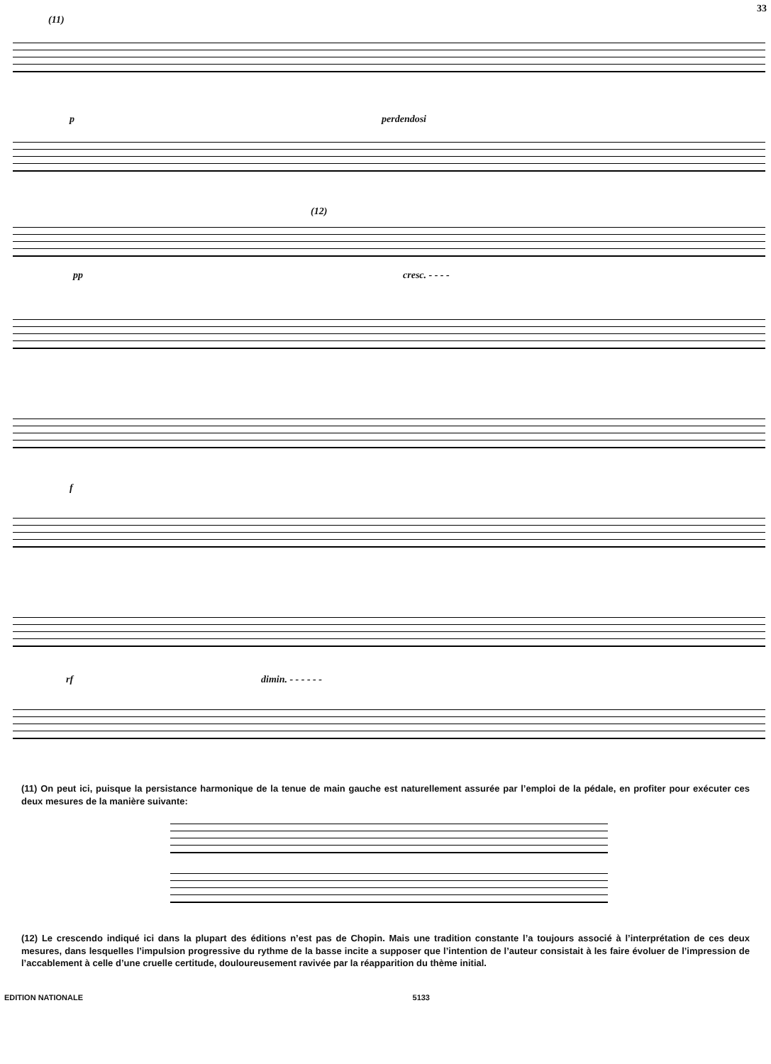33
(11)
p perdendosi
(12)
pp cresc. - - - -
f
rf dimin. - - - - - -
(11) On peut ici, puisque la persistance harmonique de la tenue de main gauche est naturellement assurée par l’emploi de la pédale, en profiter pour exécuter ces deux mesures de la manière suivante:
(12) Le crescendo indiqué ici dans la plupart des éditions n’est pas de Chopin. Mais une tradition constante l’a toujours associé à l’interprétation de ces deux mesures, dans lesquelles l’impulsion progressive du rythme de la basse incite a supposer que l’intention de l’auteur consistait à les faire évoluer de l’impression de l’accablement à celle d’une cruelle certitude, douloureusement ravivée par la réapparition du thème initial.
EDITION NATIONALE 5133